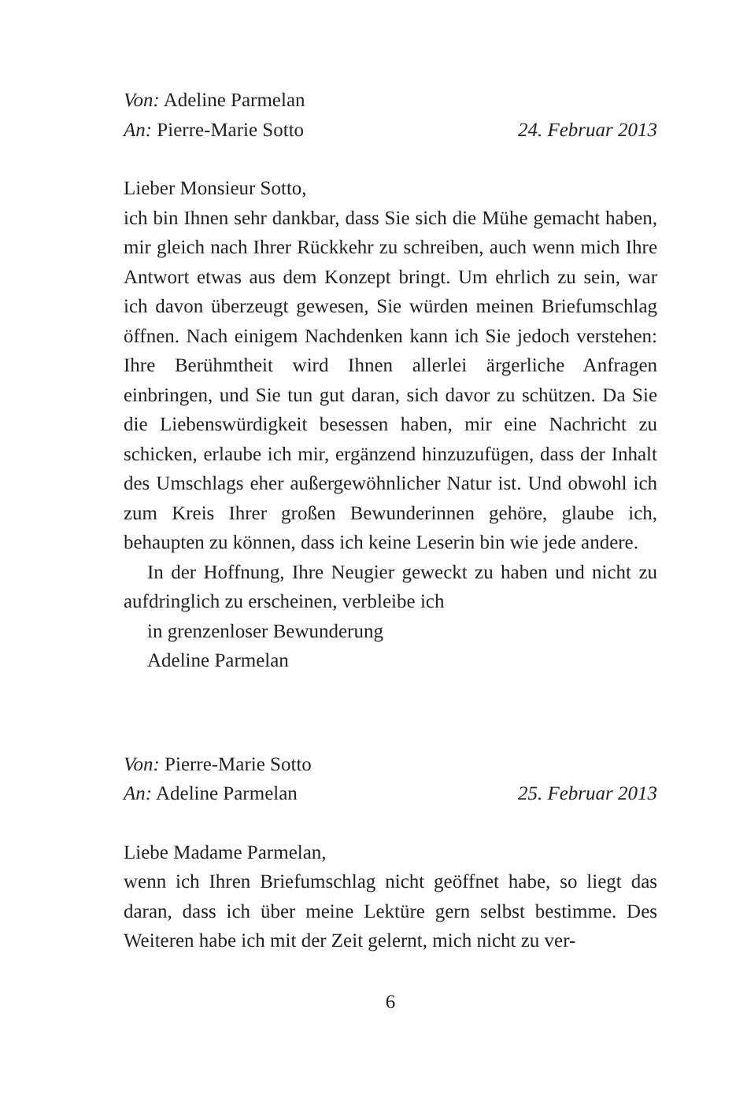Von: Adeline Parmelan
An: Pierre-Marie Sotto 24. Februar 2013
Lieber Monsieur Sotto,
ich bin Ihnen sehr dankbar, dass Sie sich die Mühe gemacht haben, mir gleich nach Ihrer Rückkehr zu schreiben, auch wenn mich Ihre Antwort etwas aus dem Konzept bringt. Um ehrlich zu sein, war ich davon überzeugt gewesen, Sie würden meinen Briefumschlag öffnen. Nach einigem Nachdenken kann ich Sie jedoch verstehen: Ihre Berühmtheit wird Ihnen allerlei ärgerliche Anfragen einbringen, und Sie tun gut daran, sich davor zu schützen. Da Sie die Liebenswürdigkeit besessen haben, mir eine Nachricht zu schicken, erlaube ich mir, ergänzend hinzuzufügen, dass der Inhalt des Umschlags eher außergewöhnlicher Natur ist. Und obwohl ich zum Kreis Ihrer großen Bewunderinnen gehöre, glaube ich, behaupten zu können, dass ich keine Leserin bin wie jede andere.
In der Hoffnung, Ihre Neugier geweckt zu haben und nicht zu aufdringlich zu erscheinen, verbleibe ich
in grenzenloser Bewunderung
Adeline Parmelan
Von: Pierre-Marie Sotto
An: Adeline Parmelan 25. Februar 2013
Liebe Madame Parmelan,
wenn ich Ihren Briefumschlag nicht geöffnet habe, so liegt das daran, dass ich über meine Lektüre gern selbst bestimme. Des Weiteren habe ich mit der Zeit gelernt, mich nicht zu ver-
6